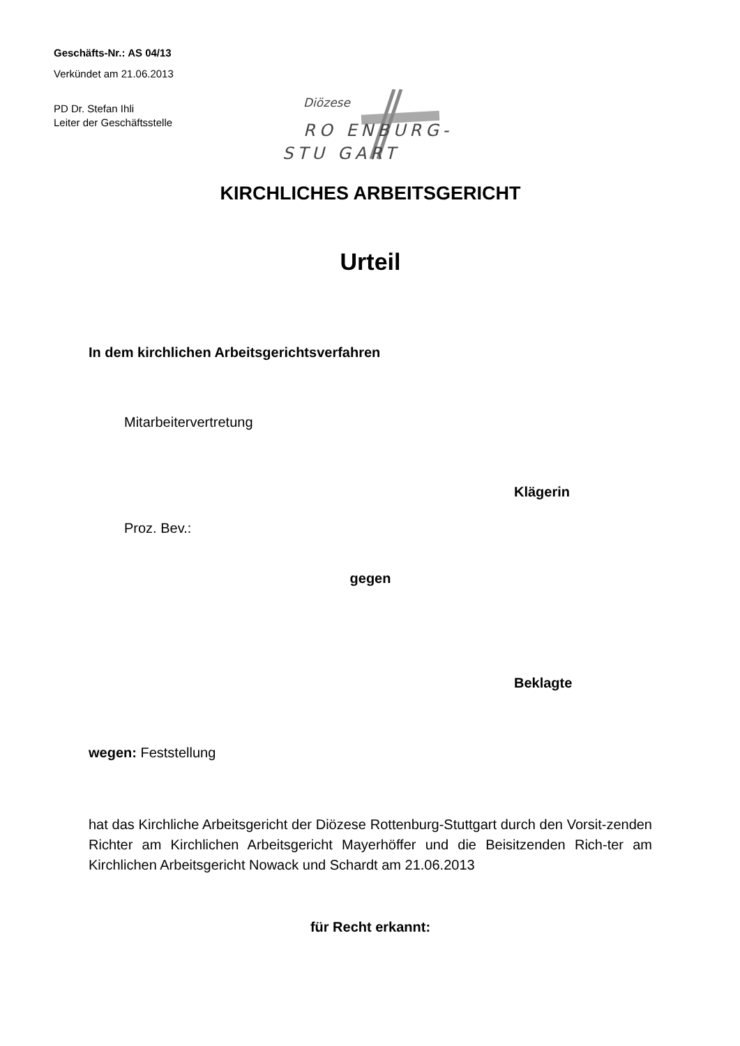Geschäfts-Nr.: AS 04/13
Verkündet am 21.06.2013
PD Dr. Stefan Ihli
Leiter der Geschäftsstelle
Diözese
RO ENBURG-
STU GART
KIRCHLICHES ARBEITSGERICHT
Urteil
In dem kirchlichen Arbeitsgerichtsverfahren
Mitarbeitervertretung
Klägerin
Proz. Bev.:
gegen
Beklagte
wegen: Feststellung
hat das Kirchliche Arbeitsgericht der Diözese Rottenburg-Stuttgart durch den Vorsit-zenden Richter am Kirchlichen Arbeitsgericht Mayerhöffer und die Beisitzenden Rich-ter am Kirchlichen Arbeitsgericht Nowack und Schardt am 21.06.2013
für Recht erkannt: